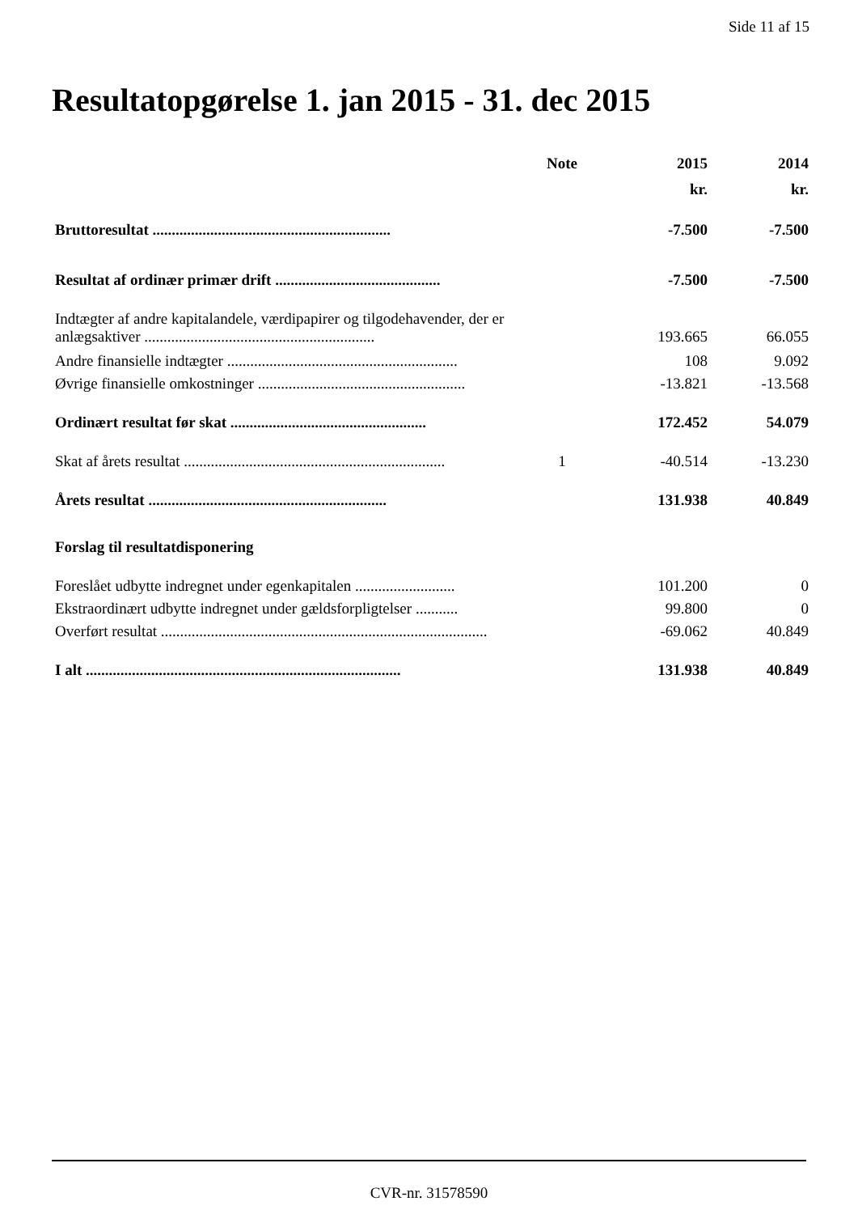Side 11 af 15
Resultatopgørelse 1. jan 2015 - 31. dec 2015
| | Note | 2015 | 2014 |
| --- | --- | --- | --- |
| | | kr. | kr. |
| Bruttoresultat .............................................................. | | -7.500 | -7.500 |
| Resultat af ordinær primær drift ........................................... | | -7.500 | -7.500 |
| Indtægter af andre kapitalandele, værdipapirer og tilgodehavender, der er anlægsaktiver ............................................................ | | 193.665 | 66.055 |
| Andre finansielle indtægter ............................................................ | | 108 | 9.092 |
| Øvrige finansielle omkostninger ...................................................... | | -13.821 | -13.568 |
| Ordinært resultat før skat ................................................... | | 172.452 | 54.079 |
| Skat af årets resultat .................................................................... | 1 | -40.514 | -13.230 |
| Årets resultat .............................................................. | | 131.938 | 40.849 |
| Forslag til resultatdisponering | | | |
| Foreslået udbytte indregnet under egenkapitalen .......................... | | 101.200 | 0 |
| Ekstraordinært udbytte indregnet under gældsforpligtelser ........... | | 99.800 | 0 |
| Overført resultat ..................................................................................... | | -69.062 | 40.849 |
| I alt .................................................................................. | | 131.938 | 40.849 |
CVR-nr. 31578590